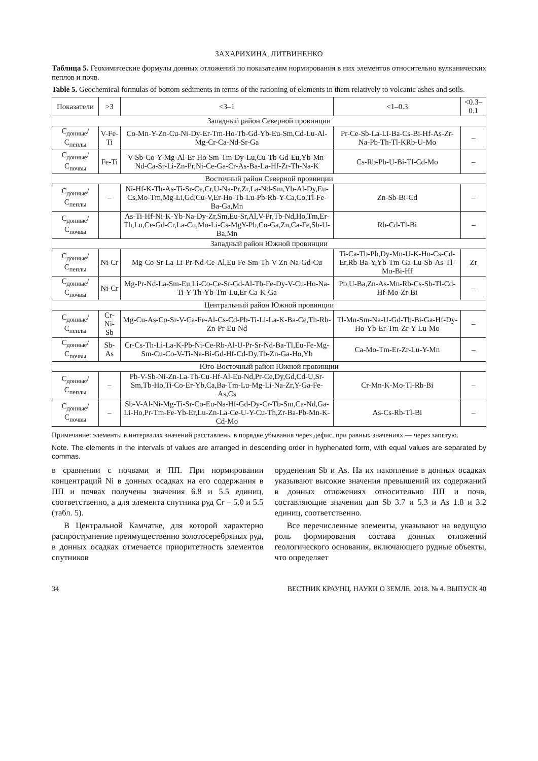ЗАХАРИХИНА, ЛИТВИНЕНКО
Таблица 5. Геохимические формулы донных отложений по показателям нормирования в них элементов относительно вулканических пеплов и почв.
Table 5. Geochemical formulas of bottom sediments in terms of the rationing of elements in them relatively to volcanic ashes and soils.
| Показатели | >3 | <3–1 | <1–0.3 | <0.3–0.1 |
| --- | --- | --- | --- | --- |
| Западный район Северной провинции | | | | |
| С<sub>донные</sub>/ С<sub>пеплы</sub> | V-Fe-Ti | Co-Mn-Y-Zn-Cu-Ni-Dy-Er-Tm-Ho-Tb-Gd-Yb-Eu-Sm,Cd-Lu-Al-Mg-Cr-Ca-Nd-Sr-Ga | Pr-Ce-Sb-La-Li-Ba-Cs-Bi-Hf-As-Zr-Na-Pb-Th-Tl-KRb-U-Mo | – |
| С<sub>донные</sub>/ С<sub>почвы</sub> | Fe-Ti | V-Sb-Co-Y-Mg-Al-Er-Ho-Sm-Tm-Dy-Lu,Cu-Tb-Gd-Eu,Yb-Mn-Nd-Ca-Sr-Li-Zn-Pr,Ni-Ce-Ga-Cr-As-Ba-La-Hf-Zr-Th-Na-K | Cs-Rb-Pb-U-Bi-Tl-Cd-Mo | – |
| Восточный район Северной провинции | | | | |
| С<sub>донные</sub>/ С<sub>пеплы</sub> | – | Ni-Hf-K-Th-As-Ti-Sr-Ce,Cr,U-Na-Pr,Zr,La-Nd-Sm,Yb-Al-Dy,Eu-Cs,Mo-Tm,Mg-Li,Gd,Cu-V,Er-Ho-Tb-Lu-Pb-Rb-Y-Ca,Co,Tl-Fe-Ba-Ga,Mn | Zn-Sb-Bi-Cd | – |
| С<sub>донные</sub>/ С<sub>почвы</sub> | | As-Ti-Hf-Ni-K-Yb-Na-Dy-Zr,Sm,Eu-Sr,Al,V-Pr,Tb-Nd,Ho,Tm,Er-Th,Lu,Ce-Gd-Cr,La-Cu,Mo-Li-Cs-MgY-Pb,Co-Ga,Zn,Ca-Fe,Sb-U-Ba,Mn | Rb-Cd-Tl-Bi | – |
| Западный район Южной провинции | | | | |
| С<sub>донные</sub>/ С<sub>пеплы</sub> | Ni-Cr | Mg-Co-Sr-La-Li-Pr-Nd-Ce-Al,Eu-Fe-Sm-Th-V-Zn-Na-Gd-Cu | Ti-Ca-Tb-Pb,Dy-Mn-U-K-Ho-Cs-Cd-Er,Rb-Ba-Y,Yb-Tm-Ga-Lu-Sb-As-Tl-Mo-Bi-Hf | Zr |
| С<sub>донные</sub>/ С<sub>почвы</sub> | Ni-Cr | Mg-Pr-Nd-La-Sm-Eu,Li-Co-Ce-Sr-Gd-Al-Tb-Fe-Dy-V-Cu-Ho-Na-Ti-Y-Th-Yb-Tm-Lu,Er-Ca-K-Ga | Pb,U-Ba,Zn-As-Mn-Rb-Cs-Sb-Tl-Cd-Hf-Mo-Zr-Bi | – |
| Центральный район Южной провинции | | | | |
| С<sub>донные</sub>/ С<sub>пеплы</sub> | Cr-Ni-Sb | Mg-Cu-As-Co-Sr-V-Ca-Fe-Al-Cs-Cd-Pb-Ti-Li-La-K-Ba-Ce,Th-Rb-Zn-Pr-Eu-Nd | Tl-Mn-Sm-Na-U-Gd-Tb-Bi-Ga-Hf-Dy-Ho-Yb-Er-Tm-Zr-Y-Lu-Mo | – |
| С<sub>донные</sub>/ С<sub>почвы</sub> | Sb-As | Cr-Cs-Th-Li-La-K-Pb-Ni-Ce-Rb-Al-U-Pr-Sr-Nd-Ba-Tl,Eu-Fe-Mg-Sm-Cu-Co-V-Ti-Na-Bi-Gd-Hf-Cd-Dy,Tb-Zn-Ga-Ho,Yb | Ca-Mo-Tm-Er-Zr-Lu-Y-Mn | – |
| Юго-Восточный район Южной провинции | | | | |
| С<sub>донные</sub>/ С<sub>пеплы</sub> | – | Pb-V-Sb-Ni-Zn-La-Th-Cu-Hf-Al-Eu-Nd,Pr-Ce,Dy,Gd,Cd-U,Sr-Sm,Tb-Ho,Ti-Co-Er-Yb,Ca,Ba-Tm-Lu-Mg-Li-Na-Zr,Y-Ga-Fe-As,Cs | Cr-Mn-K-Mo-Tl-Rb-Bi | – |
| С<sub>донные</sub>/ С<sub>почвы</sub> | – | Sb-V-Al-Ni-Mg-Ti-Sr-Co-Eu-Na-Hf-Gd-Dy-Cr-Tb-Sm,Ca-Nd,Ga-Li-Ho,Pr-Tm-Fe-Yb-Er,Lu-Zn-La-Ce-U-Y-Cu-Th,Zr-Ba-Pb-Mn-K-Cd-Mo | As-Cs-Rb-Tl-Bi | – |
Примечание: элементы в интервалах значений расставлены в порядке убывания через дефис, при равных значениях — через запятую.
Note. The elements in the intervals of values are arranged in descending order in hyphenated form, with equal values are separated by commas.
в сравнении с почвами и ПП. При нормировании концентраций Ni в донных осадках на его содержания в ПП и почвах получены значения 6.8 и 5.5 единиц, соответственно, а для элемента спутника руд Cr – 5.0 и 5.5 (табл. 5).
В Центральной Камчатке, для которой характерно распространение преимущественно золотосеребряных руд, в донных осадках отмечается приоритетность элементов спутников
оруденения Sb и As. На их накопление в донных осадках указывают высокие значения превышений их содержаний в донных отложениях относительно ПП и почв, составляющие значения для Sb 3.7 и 5.3 и As 1.8 и 3.2 единиц, соответственно.
Все перечисленные элементы, указывают на ведущую роль формирования состава донных отложений геологического основания, включающего рудные объекты, что определяет
34 ВЕСТНИК КРАУНЦ. НАУКИ О ЗЕМЛЕ. 2018. № 4. ВЫПУСК 40